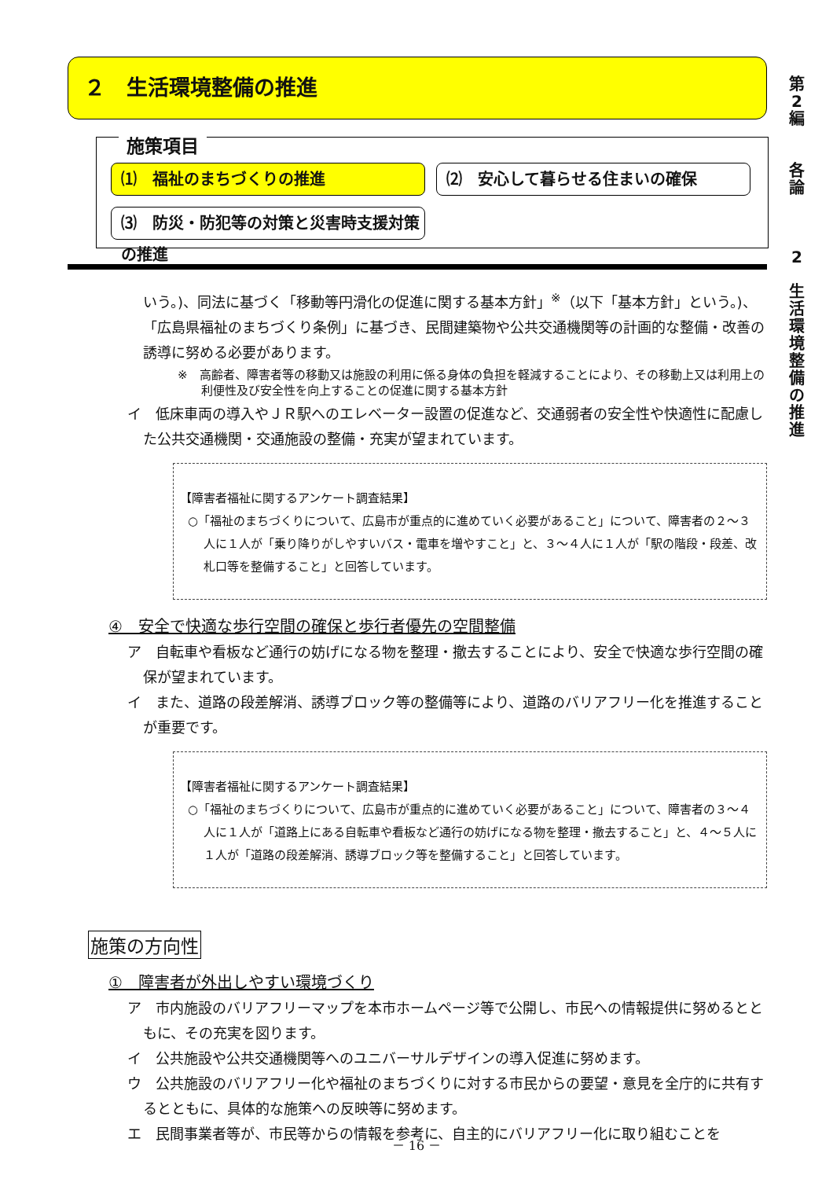第
2
編
各
論
2
生
活
環
境
整
備
の
推
進
２　生活環境整備の推進
施策項目
⑴　福祉のまちづくりの推進
⑵　安心して暮らせる住まいの確保
⑶　防災・防犯等の対策と災害時支援対策の推進
いう。)、同法に基づく「移動等円滑化の促進に関する基本方針」<sup>※</sup>（以下「基本方針」という。)、「広島県福祉のまちづくり条例」に基づき、民間建築物や公共交通機関等の計画的な整備・改善の誘導に努める必要があります。
※　高齢者、障害者等の移動又は施設の利用に係る身体の負担を軽減することにより、その移動上又は利用上の利便性及び安全性を向上することの促進に関する基本方針
イ　低床車両の導入やＪＲ駅へのエレベーター設置の促進など、交通弱者の安全性や快適性に配慮した公共交通機関・交通施設の整備・充実が望まれています。
【障害者福祉に関するアンケート調査結果】
○「福祉のまちづくりについて、広島市が重点的に進めていく必要があること」について、障害者の２～３人に１人が「乗り降りがしやすいバス・電車を増やすこと」と、３～４人に１人が「駅の階段・段差、改札口等を整備すること」と回答しています。
④　安全で快適な歩行空間の確保と歩行者優先の空間整備
ア　自転車や看板など通行の妨げになる物を整理・撤去することにより、安全で快適な歩行空間の確保が望まれています。
イ　また、道路の段差解消、誘導ブロック等の整備等により、道路のバリアフリー化を推進することが重要です。
【障害者福祉に関するアンケート調査結果】
○「福祉のまちづくりについて、広島市が重点的に進めていく必要があること」について、障害者の３～４人に１人が「道路上にある自転車や看板など通行の妨げになる物を整理・撤去すること」と、４～５人に１人が「道路の段差解消、誘導ブロック等を整備すること」と回答しています。
施策の方向性
①　障害者が外出しやすい環境づくり
ア　市内施設のバリアフリーマップを本市ホームページ等で公開し、市民への情報提供に努めるとともに、その充実を図ります。
イ　公共施設や公共交通機関等へのユニバーサルデザインの導入促進に努めます。
ウ　公共施設のバリアフリー化や福祉のまちづくりに対する市民からの要望・意見を全庁的に共有するとともに、具体的な施策への反映等に努めます。
エ　民間事業者等が、市民等からの情報を参考に、自主的にバリアフリー化に取り組むことを
－ 16 －